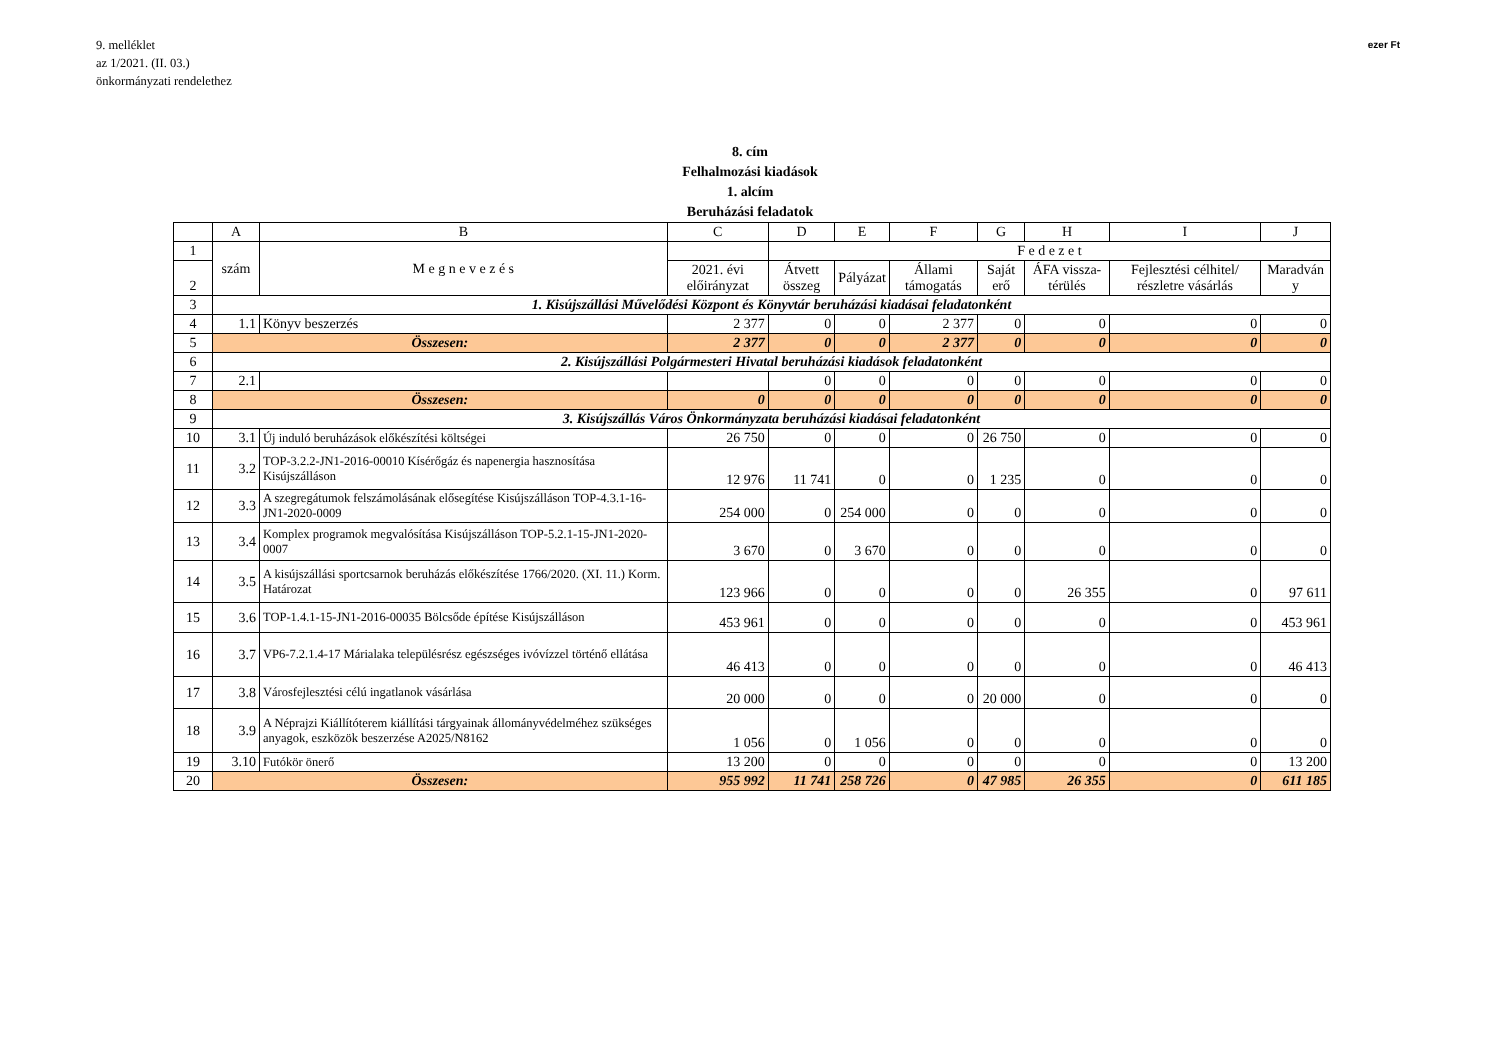9. melléklet
az 1/2021. (II. 03.)
önkormányzati rendelethez
ezer Ft
8. cím
Felhalmozási kiadások
1. alcím
Beruházási feladatok
| | A | B | C | D | E | F | G | H | I | J |
| 1 | szám | M e g n e v e z é s | | F e d e z e t | | | | | | |
| 2 | | | 2021. évi előirányzat | Átvett összeg | Pályázat | Állami támogatás | Saját erő | ÁFA vissza-térülés | Fejlesztési célhitel/ részletre vásárlás | Maradván y |
| 3 | 1. Kisújszállási Művelődési Központ és Könyvtár beruházási kiadásai feladatonként | | | | | | | | | |
| 4 | 1.1 | Könyv beszerzés | 2 377 | 0 | 0 | 2 377 | 0 | 0 | 0 | 0 |
| 5 | Összesen: | | 2 377 | 0 | 0 | 2 377 | 0 | 0 | 0 | 0 |
| 6 | 2. Kisújszállási Polgármesteri Hivatal beruházási kiadások feladatonként | | | | | | | | | |
| 7 | 2.1 | | | 0 | 0 | 0 | 0 | 0 | 0 | 0 |
| 8 | Összesen: | | 0 | 0 | 0 | 0 | 0 | 0 | 0 | 0 |
| 9 | 3. Kisújszállás Város Önkormányzata beruházási kiadásai feladatonként | | | | | | | | | |
| 10 | 3.1 | Új induló beruházások előkészítési költségei | 26 750 | 0 | 0 | 0 | 26 750 | 0 | 0 | 0 |
| 11 | 3.2 | TOP-3.2.2-JN1-2016-00010 Kísérőgáz és napenergia hasznosítása Kisújszálláson | 12 976 | 11 741 | 0 | 0 | 1 235 | 0 | 0 | 0 |
| 12 | 3.3 | A szegregátumok felszámolásának elősegítése Kisújszálláson TOP-4.3.1-16-JN1-2020-0009 | 254 000 | 0 | 254 000 | 0 | 0 | 0 | 0 | 0 |
| 13 | 3.4 | Komplex programok megvalósítása Kisújszálláson TOP-5.2.1-15-JN1-2020-0007 | 3 670 | 0 | 3 670 | 0 | 0 | 0 | 0 | 0 |
| 14 | 3.5 | A kisújszállási sportcsarnok beruházás előkészítése 1766/2020. (XI. 11.) Korm. Határozat | 123 966 | 0 | 0 | 0 | 0 | 26 355 | 0 | 97 611 |
| 15 | 3.6 | TOP-1.4.1-15-JN1-2016-00035 Bölcsőde építése Kisújszálláson | 453 961 | 0 | 0 | 0 | 0 | 0 | 0 | 453 961 |
| 16 | 3.7 | VP6-7.2.1.4-17 Márialaka településrész egészséges ivóvízzel történő ellátása | 46 413 | 0 | 0 | 0 | 0 | 0 | 0 | 46 413 |
| 17 | 3.8 | Városfejlesztési célú ingatlanok vásárlása | 20 000 | 0 | 0 | 0 | 20 000 | 0 | 0 | 0 |
| 18 | 3.9 | A Néprajzi Kiállítóterem kiállítási tárgyainak állományvédelméhez szükséges anyagok, eszközök beszerzése A2025/N8162 | 1 056 | 0 | 1 056 | 0 | 0 | 0 | 0 | 0 |
| 19 | 3.10 | Futókör önerő | 13 200 | 0 | 0 | 0 | 0 | 0 | 0 | 13 200 |
| 20 | Összesen: | | 955 992 | 11 741 | 258 726 | 0 | 47 985 | 26 355 | 0 | 611 185 |